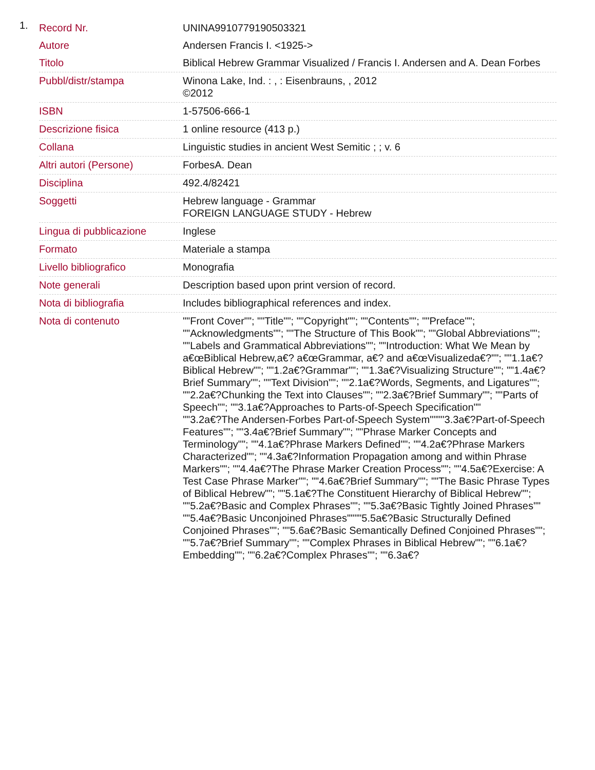1.
| Record Nr. | UNINA9910779190503321 |
| Autore | Andersen Francis I. <1925-> |
| Titolo | Biblical Hebrew Grammar Visualized / Francis I. Andersen and A. Dean Forbes |
| Pubbl/distr/stampa | Winona Lake, Ind. : , : Eisenbrauns, , 2012 ©2012 |
| ISBN | 1-57506-666-1 |
| Descrizione fisica | 1 online resource (413 p.) |
| Collana | Linguistic studies in ancient West Semitic ; ; v. 6 |
| Altri autori (Persone) | ForbesA. Dean |
| Disciplina | 492.4/82421 |
| Soggetti | Hebrew language - Grammar FOREIGN LANGUAGE STUDY - Hebrew |
| Lingua di pubblicazione | Inglese |
| Formato | Materiale a stampa |
| Livello bibliografico | Monografia |
| Note generali | Description based upon print version of record. |
| Nota di bibliografia | Includes bibliographical references and index. |
| Nota di contenuto | ""Front Cover""; ""Title""; ""Copyright""; ""Contents""; ""Preface""; ""Acknowledgments""; ""The Structure of This Book""; ""Global Abbreviations""; ""Labels and Grammatical Abbreviations""; ""Introduction: What We Mean by a€œBiblical Hebrew,a€? a€œGrammar, a€? and a€œVisualizeda€?""; ""1.1a€?Biblical Hebrew""; ""1.2a€?Grammar""; ""1.3a€?Visualizing Structure""; ""1.4a€?Brief Summary""; ""Text Division""; ""2.1a€?Words, Segments, and Ligatures""; ""2.2a€?Chunking the Text into Clauses""; ""2.3a€?Brief Summary""; ""Parts of Speech""; ""3.1a€?Approaches to Parts-of-Speech Specification"" ""3.2a€?The Andersen-Forbes Part-of-Speech System""""3.3a€?Part-of-Speech Features""; ""3.4a€?Brief Summary""; ""Phrase Marker Concepts and Terminology""; ""4.1a€?Phrase Markers Defined""; ""4.2a€?Phrase Markers Characterized""; ""4.3a€?Information Propagation among and within Phrase Markers""; ""4.4a€?The Phrase Marker Creation Process""; ""4.5a€?Exercise: A Test Case Phrase Marker""; ""4.6a€?Brief Summary""; ""The Basic Phrase Types of Biblical Hebrew""; ""5.1a€?The Constituent Hierarchy of Biblical Hebrew""; ""5.2a€?Basic and Complex Phrases""; ""5.3a€?Basic Tightly Joined Phrases"" ""5.4a€?Basic Unconjoined Phrases""""5.5a€?Basic Structurally Defined Conjoined Phrases""; ""5.6a€?Basic Semantically Defined Conjoined Phrases""; ""5.7a€?Brief Summary""; ""Complex Phrases in Biblical Hebrew""; ""6.1a€?Embedding""; ""6.2a€?Complex Phrases""; ""6.3a€? |